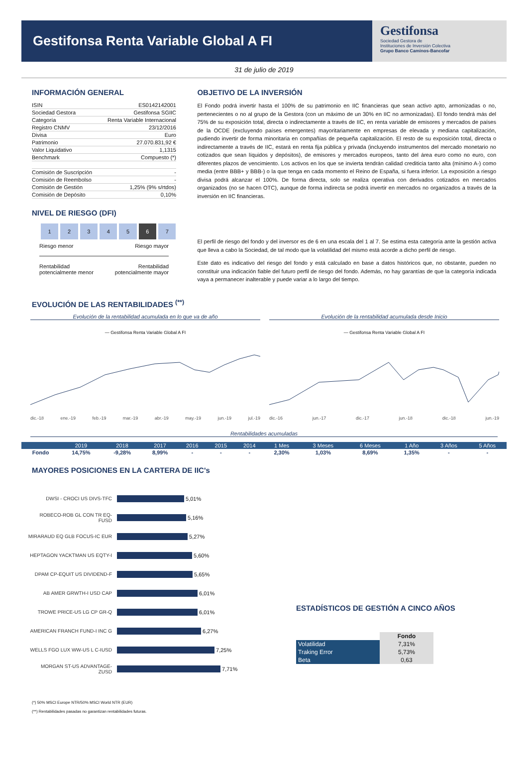Gestifonsa Renta Variable Global A FI
Gestifonsa
Sociedad Gestora de
Instituciones de Inversión Colectiva
Grupo Banco Caminos-Bancofar
31 de julio de 2019
INFORMACIÓN GENERAL
| ISIN | ES0142142001 |
| Sociedad Gestora | Gestifonsa SGIIC |
| Categoría | Renta Variable Internacional |
| Registro CNMV | 23/12/2016 |
| Divisa | Euro |
| Patrimonio | 27.070.831,92 € |
| Valor Liquidativo | 1,1315 |
| Benchmark | Compuesto (*) |
| Comisión de Suscripción | - |
| Comisión de Reembolso | - |
| Comisión de Gestión | 1,25% (9% s/rtdos) |
| Comisión de Depósito | 0,10% |
NIVEL DE RIESGO (DFI)
| 1 | 2 | 3 | 4 | 5 | 6 | 7 |
Riesgo menor Riesgo mayor
Rentabilidad
potencialmente menor Rentabilidad
potencialmente mayor
OBJETIVO DE LA INVERSIÓN
El Fondo podrá invertir hasta el 100% de su patrimonio en IIC financieras que sean activo apto, armonizadas o no, pertenecientes o no al grupo de la Gestora (con un máximo de un 30% en IIC no armonizadas). El fondo tendrá más del 75% de su exposición total, directa o indirectamente a través de IIC, en renta variable de emisores y mercados de países de la OCDE (excluyendo países emergentes) mayoritariamente en empresas de elevada y mediana capitalización, pudiendo invertir de forma minoritaria en compañías de pequeña capitalización. El resto de su exposición total, directa o indirectamente a través de IIC, estará en renta fija pública y privada (incluyendo instrumentos del mercado monetario no cotizados que sean líquidos y depósitos), de emisores y mercados europeos, tanto del área euro como no euro, con diferentes plazos de vencimiento. Los activos en los que se invierta tendrán calidad crediticia tanto alta (mínimo A-) como media (entre BBB+ y BBB-) o la que tenga en cada momento el Reino de España, si fuera inferior. La exposición a riesgo divisa podrá alcanzar el 100%. De forma directa, solo se realiza operativa con derivados cotizados en mercados organizados (no se hacen OTC), aunque de forma indirecta se podrá invertir en mercados no organizados a través de la inversión en IIC financieras.
El perfil de riesgo del fondo y del inversor es de 6 en una escala del 1 al 7. Se estima esta categoría ante la gestión activa que lleva a cabo la Sociedad, de tal modo que la volatilidad del mismo está acorde a dicho perfil de riesgo.
Este dato es indicativo del riesgo del fondo y está calculado en base a datos históricos que, no obstante, pueden no constituir una indicación fiable del futuro perfil de riesgo del fondo. Además, no hay garantías de que la categoría indicada vaya a permanecer inalterable y puede variar a lo largo del tiempo.
EVOLUCIÓN DE LAS RENTABILIDADES <sup>(**)</sup>
Evolución de la rentabilidad acumulada en lo que va de año
— Gestifonsa Renta Variable Global A FI
dic.-18 ene.-19 feb.-19 mar.-19 abr.-19 may.-19 jun.-19 jul.-19
Evolución de la rentabilidad acumulada desde Inicio
— Gestifonsa Renta Variable Global A FI
dic.-16 jun.-17 dic.-17 jun.-18 dic.-18 jun.-19
Rentabilidades acumuladas
| | 2019 | 2018 | 2017 | 2016 | 2015 | 2014 | 1 Mes | 3 Meses | 6 Meses | 1 Año | 3 Años | 5 Años |
| --- | --- | --- | --- | --- | --- | --- | --- | --- | --- | --- | --- | --- |
| Fondo | 14,75% | -9,28% | 8,99% | - | - | - | 2,30% | 1,03% | 8,69% | 1,35% | - | - |
MAYORES POSICIONES EN LA CARTERA DE IIC's
DWSI - CROCI US DIVS-TFC 5,01%
ROBECO-ROB GL CON TR EQ-FUSD 5,16%
MIRARAUD EQ GLB FOCUS-IC EUR 5,27%
HEPTAGON YACKTMAN US EQTY-I 5,60%
DPAM CP-EQUIT US DIVIDEND-F 5,65%
AB AMER GRWTH-I USD CAP 6,01%
TROWE PRICE-US LG CP GR-Q 6,01%
AMERICAN FRANCH FUND-I INC G 6,27%
WELLS FGO LUX WW-US L C-IUSD 7,25%
MORGAN ST-US ADVANTAGE-ZUSD 7,71%
ESTADÍSTICOS DE GESTIÓN A CINCO AÑOS
| | Fondo |
| Volatilidad | 7,31% |
| Traking Error | 5,73% |
| Beta | 0,63 |
(*) 50% MSCI Europe NTR/50% MSCI World NTR (EUR)
(**) Rentabilidades pasadas no garantizan rentabilidades futuras.